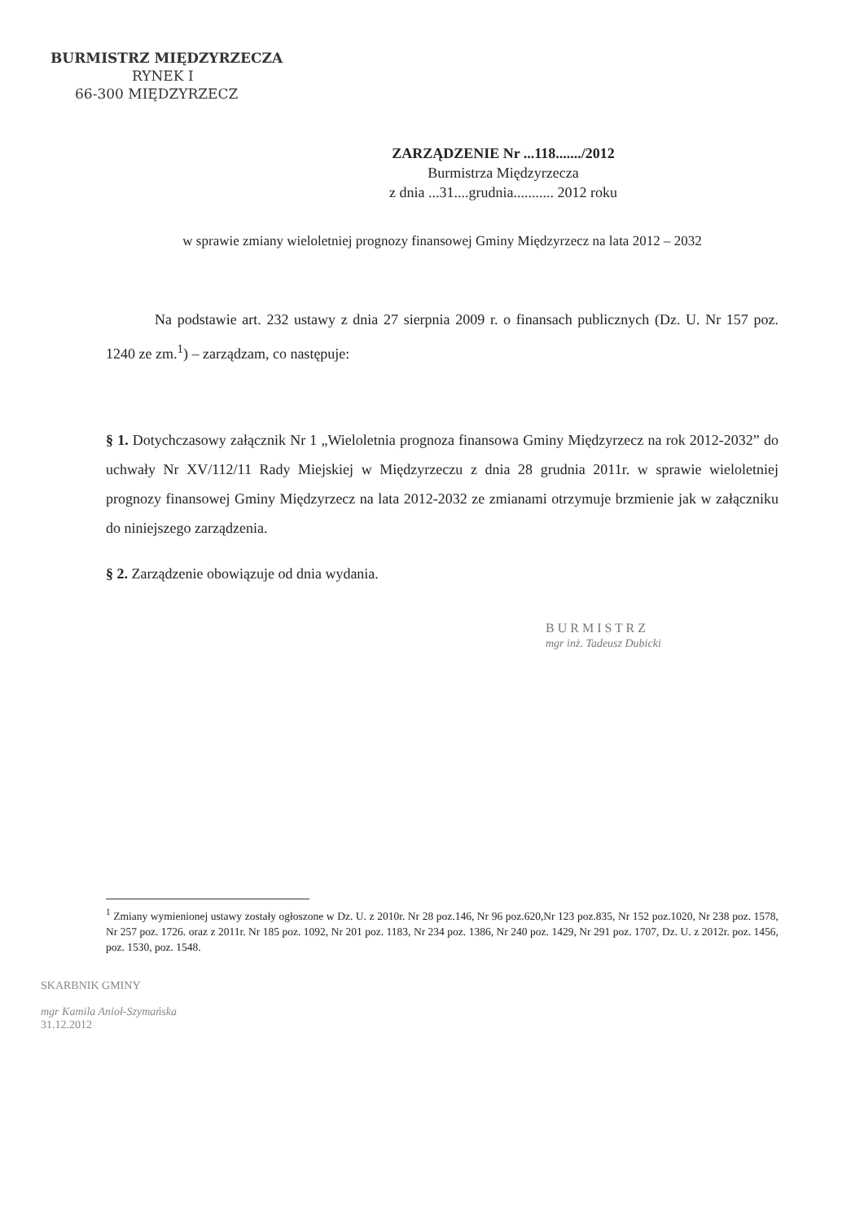BURMISTRZ MIĘDZYRZECZA
RYNEK I
66-300 MIĘDZYRZECZ
ZARZĄDZENIE Nr ...118......./2012
Burmistrza Międzyrzecza
z dnia ...31....grudnia........... 2012 roku
w sprawie zmiany wieloletniej prognozy finansowej Gminy Międzyrzecz na lata 2012 – 2032
Na podstawie art. 232 ustawy z dnia 27 sierpnia 2009 r. o finansach publicznych (Dz. U. Nr 157 poz. 1240 ze zm.<sup>1</sup>) – zarządzam, co następuje:
§ 1. Dotychczasowy załącznik Nr 1 „Wieloletnia prognoza finansowa Gminy Międzyrzecz na rok 2012-2032” do uchwały Nr XV/112/11 Rady Miejskiej w Międzyrzeczu z dnia 28 grudnia 2011r. w sprawie wieloletniej prognozy finansowej Gminy Międzyrzecz na lata 2012-2032 ze zmianami otrzymuje brzmienie jak w załączniku do niniejszego zarządzenia.
§ 2. Zarządzenie obowiązuje od dnia wydania.
B U R M I S T R Z
mgr inż. Tadeusz Dubicki
<sup>1</sup> Zmiany wymienionej ustawy zostały ogłoszone w Dz. U. z 2010r. Nr 28 poz.146, Nr 96 poz.620,Nr 123 poz.835, Nr 152 poz.1020, Nr 238 poz. 1578, Nr 257 poz. 1726. oraz z 2011r. Nr 185 poz. 1092, Nr 201 poz. 1183, Nr 234 poz. 1386, Nr 240 poz. 1429, Nr 291 poz. 1707, Dz. U. z 2012r. poz. 1456, poz. 1530, poz. 1548.
SKARBNIK GMINY
mgr Kamila Anioł-Szymańska
31.12.2012